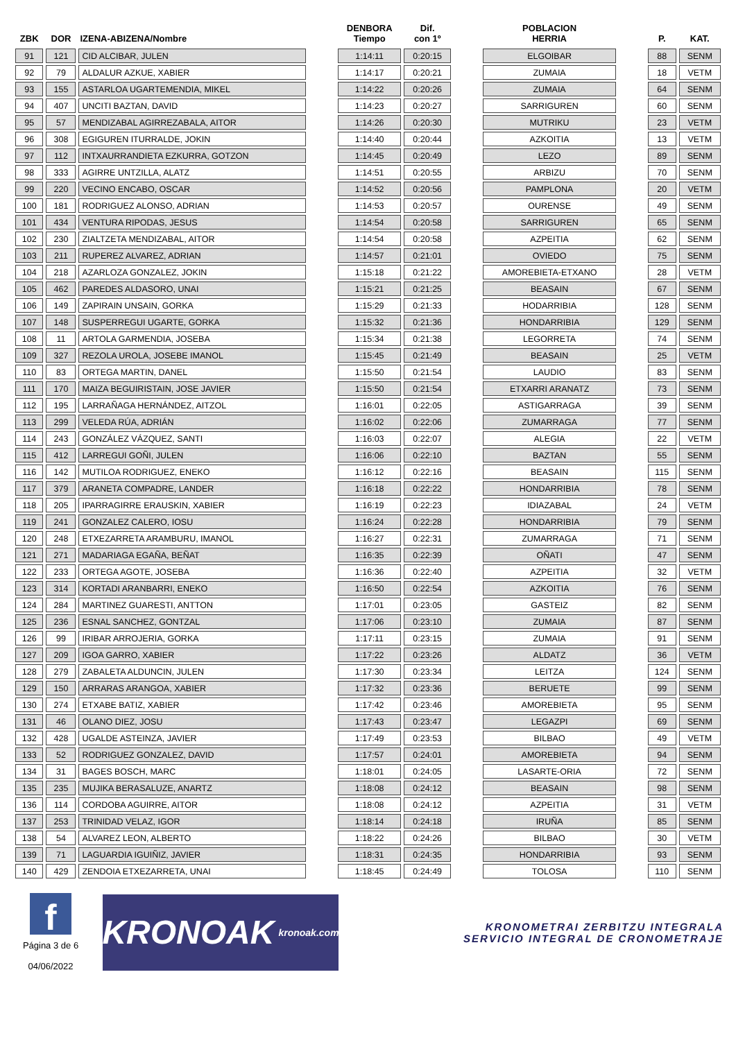| ZBK | DOR | IZENA-ABIZENA/Nombre | | DENBORA Tiempo | Dif. con 1º | | POBLACION HERRIA | | P. | KAT. |
| --- | --- | --- | --- | --- | --- | --- | --- | --- | --- | --- |
| 91 | 121 | CID ALCIBAR, JULEN | | 1:14:11 | 0:20:15 | | ELGOIBAR | | 88 | SENM |
| 92 | 79 | ALDALUR AZKUE, XABIER | | 1:14:17 | 0:20:21 | | ZUMAIA | | 18 | VETM |
| 93 | 155 | ASTARLOA UGARTEMENDIA, MIKEL | | 1:14:22 | 0:20:26 | | ZUMAIA | | 64 | SENM |
| 94 | 407 | UNCITI BAZTAN, DAVID | | 1:14:23 | 0:20:27 | | SARRIGUREN | | 60 | SENM |
| 95 | 57 | MENDIZABAL AGIRREZABALA, AITOR | | 1:14:26 | 0:20:30 | | MUTRIKU | | 23 | VETM |
| 96 | 308 | EGIGUREN ITURRALDE, JOKIN | | 1:14:40 | 0:20:44 | | AZKOITIA | | 13 | VETM |
| 97 | 112 | INTXAURRANDIETA EZKURRA, GOTZON | | 1:14:45 | 0:20:49 | | LEZO | | 89 | SENM |
| 98 | 333 | AGIRRE UNTZILLA, ALATZ | | 1:14:51 | 0:20:55 | | ARBIZU | | 70 | SENM |
| 99 | 220 | VECINO ENCABO, OSCAR | | 1:14:52 | 0:20:56 | | PAMPLONA | | 20 | VETM |
| 100 | 181 | RODRIGUEZ ALONSO, ADRIAN | | 1:14:53 | 0:20:57 | | OURENSE | | 49 | SENM |
| 101 | 434 | VENTURA RIPODAS, JESUS | | 1:14:54 | 0:20:58 | | SARRIGUREN | | 65 | SENM |
| 102 | 230 | ZIALTZETA MENDIZABAL, AITOR | | 1:14:54 | 0:20:58 | | AZPEITIA | | 62 | SENM |
| 103 | 211 | RUPEREZ ALVAREZ, ADRIAN | | 1:14:57 | 0:21:01 | | OVIEDO | | 75 | SENM |
| 104 | 218 | AZARLOZA GONZALEZ, JOKIN | | 1:15:18 | 0:21:22 | | AMOREBIETA-ETXANO | | 28 | VETM |
| 105 | 462 | PAREDES ALDASORO, UNAI | | 1:15:21 | 0:21:25 | | BEASAIN | | 67 | SENM |
| 106 | 149 | ZAPIRAIN UNSAIN, GORKA | | 1:15:29 | 0:21:33 | | HODARRIBIA | | 128 | SENM |
| 107 | 148 | SUSPERREGUI UGARTE, GORKA | | 1:15:32 | 0:21:36 | | HONDARRIBIA | | 129 | SENM |
| 108 | 11 | ARTOLA GARMENDIA, JOSEBA | | 1:15:34 | 0:21:38 | | LEGORRETA | | 74 | SENM |
| 109 | 327 | REZOLA UROLA, JOSEBE IMANOL | | 1:15:45 | 0:21:49 | | BEASAIN | | 25 | VETM |
| 110 | 83 | ORTEGA MARTIN, DANEL | | 1:15:50 | 0:21:54 | | LAUDIO | | 83 | SENM |
| 111 | 170 | MAIZA BEGUIRISTAIN, JOSE JAVIER | | 1:15:50 | 0:21:54 | | ETXARRI ARANATZ | | 73 | SENM |
| 112 | 195 | LARRAÑAGA HERNÁNDEZ, AITZOL | | 1:16:01 | 0:22:05 | | ASTIGARRAGA | | 39 | SENM |
| 113 | 299 | VELEDA RÚA, ADRIÁN | | 1:16:02 | 0:22:06 | | ZUMARRAGA | | 77 | SENM |
| 114 | 243 | GONZÁLEZ VÁZQUEZ, SANTI | | 1:16:03 | 0:22:07 | | ALEGIA | | 22 | VETM |
| 115 | 412 | LARREGUI GOÑI, JULEN | | 1:16:06 | 0:22:10 | | BAZTAN | | 55 | SENM |
| 116 | 142 | MUTILOA RODRIGUEZ, ENEKO | | 1:16:12 | 0:22:16 | | BEASAIN | | 115 | SENM |
| 117 | 379 | ARANETA COMPADRE, LANDER | | 1:16:18 | 0:22:22 | | HONDARRIBIA | | 78 | SENM |
| 118 | 205 | IPARRAGIRRE ERAUSKIN, XABIER | | 1:16:19 | 0:22:23 | | IDIAZABAL | | 24 | VETM |
| 119 | 241 | GONZALEZ CALERO, IOSU | | 1:16:24 | 0:22:28 | | HONDARRIBIA | | 79 | SENM |
| 120 | 248 | ETXEZARRETA ARAMBURU, IMANOL | | 1:16:27 | 0:22:31 | | ZUMARRAGA | | 71 | SENM |
| 121 | 271 | MADARIAGA EGAÑA, BEÑAT | | 1:16:35 | 0:22:39 | | OÑATI | | 47 | SENM |
| 122 | 233 | ORTEGA AGOTE, JOSEBA | | 1:16:36 | 0:22:40 | | AZPEITIA | | 32 | VETM |
| 123 | 314 | KORTADI ARANBARRI, ENEKO | | 1:16:50 | 0:22:54 | | AZKOITIA | | 76 | SENM |
| 124 | 284 | MARTINEZ GUARESTI, ANTTON | | 1:17:01 | 0:23:05 | | GASTEIZ | | 82 | SENM |
| 125 | 236 | ESNAL SANCHEZ, GONTZAL | | 1:17:06 | 0:23:10 | | ZUMAIA | | 87 | SENM |
| 126 | 99 | IRIBAR ARROJERIA, GORKA | | 1:17:11 | 0:23:15 | | ZUMAIA | | 91 | SENM |
| 127 | 209 | IGOA GARRO, XABIER | | 1:17:22 | 0:23:26 | | ALDATZ | | 36 | VETM |
| 128 | 279 | ZABALETA ALDUNCIN, JULEN | | 1:17:30 | 0:23:34 | | LEITZA | | 124 | SENM |
| 129 | 150 | ARRARAS ARANGOA, XABIER | | 1:17:32 | 0:23:36 | | BERUETE | | 99 | SENM |
| 130 | 274 | ETXABE BATIZ, XABIER | | 1:17:42 | 0:23:46 | | AMOREBIETA | | 95 | SENM |
| 131 | 46 | OLANO DIEZ, JOSU | | 1:17:43 | 0:23:47 | | LEGAZPI | | 69 | SENM |
| 132 | 428 | UGALDE ASTEINZA, JAVIER | | 1:17:49 | 0:23:53 | | BILBAO | | 49 | VETM |
| 133 | 52 | RODRIGUEZ GONZALEZ, DAVID | | 1:17:57 | 0:24:01 | | AMOREBIETA | | 94 | SENM |
| 134 | 31 | BAGES BOSCH, MARC | | 1:18:01 | 0:24:05 | | LASARTE-ORIA | | 72 | SENM |
| 135 | 235 | MUJIKA BERASALUZE, ANARTZ | | 1:18:08 | 0:24:12 | | BEASAIN | | 98 | SENM |
| 136 | 114 | CORDOBA AGUIRRE, AITOR | | 1:18:08 | 0:24:12 | | AZPEITIA | | 31 | VETM |
| 137 | 253 | TRINIDAD VELAZ, IGOR | | 1:18:14 | 0:24:18 | | IRUÑA | | 85 | SENM |
| 138 | 54 | ALVAREZ LEON, ALBERTO | | 1:18:22 | 0:24:26 | | BILBAO | | 30 | VETM |
| 139 | 71 | LAGUARDIA IGUIÑIZ, JAVIER | | 1:18:31 | 0:24:35 | | HONDARRIBIA | | 93 | SENM |
| 140 | 429 | ZENDOIA ETXEZARRETA, UNAI | | 1:18:45 | 0:24:49 | | TOLOSA | | 110 | SENM |
f
Página 3 de 6
04/06/2022
KRONOAK kronoak.com
KRONOMETRAI ZERBITZU INTEGRALA
SERVICIO INTEGRAL DE CRONOMETRAJE